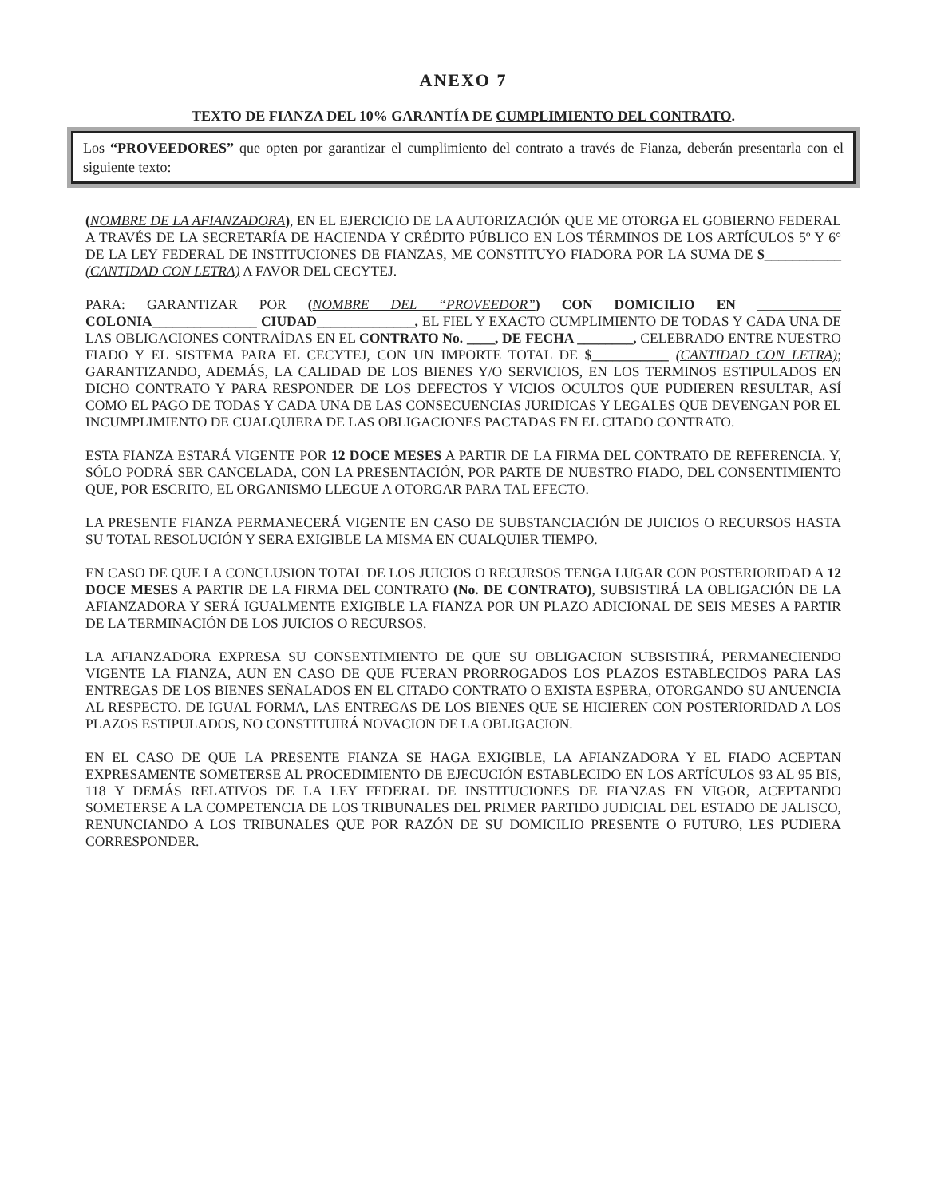ANEXO 7
TEXTO DE FIANZA DEL 10% GARANTÍA DE CUMPLIMIENTO DEL CONTRATO.
Los “PROVEEDORES” que opten por garantizar el cumplimiento del contrato a través de Fianza, deberán presentarla con el siguiente texto:
(NOMBRE DE LA AFIANZADORA), EN EL EJERCICIO DE LA AUTORIZACIÓN QUE ME OTORGA EL GOBIERNO FEDERAL A TRAVÉS DE LA SECRETARÍA DE HACIENDA Y CRÉDITO PÚBLICO EN LOS TÉRMINOS DE LOS ARTÍCULOS 5º Y 6° DE LA LEY FEDERAL DE INSTITUCIONES DE FIANZAS, ME CONSTITUYO FIADORA POR LA SUMA DE $___________ (CANTIDAD CON LETRA) A FAVOR DEL CECYTEJ.
PARA: GARANTIZAR POR (NOMBRE DEL “PROVEEDOR”) CON DOMICILIO EN ____________ COLONIA_______________ CIUDAD______________, EL FIEL Y EXACTO CUMPLIMIENTO DE TODAS Y CADA UNA DE LAS OBLIGACIONES CONTRAÍDAS EN EL CONTRATO No. ____, DE FECHA ________, CELEBRADO ENTRE NUESTRO FIADO Y EL SISTEMA PARA EL CECYTEJ, CON UN IMPORTE TOTAL DE $___________ (CANTIDAD CON LETRA); GARANTIZANDO, ADEMÁS, LA CALIDAD DE LOS BIENES Y/O SERVICIOS, EN LOS TERMINOS ESTIPULADOS EN DICHO CONTRATO Y PARA RESPONDER DE LOS DEFECTOS Y VICIOS OCULTOS QUE PUDIEREN RESULTAR, ASÍ COMO EL PAGO DE TODAS Y CADA UNA DE LAS CONSECUENCIAS JURIDICAS Y LEGALES QUE DEVENGAN POR EL INCUMPLIMIENTO DE CUALQUIERA DE LAS OBLIGACIONES PACTADAS EN EL CITADO CONTRATO.
ESTA FIANZA ESTARÁ VIGENTE POR 12 DOCE MESES A PARTIR DE LA FIRMA DEL CONTRATO DE REFERENCIA. Y, SÓLO PODRÁ SER CANCELADA, CON LA PRESENTACIÓN, POR PARTE DE NUESTRO FIADO, DEL CONSENTIMIENTO QUE, POR ESCRITO, EL ORGANISMO LLEGUE A OTORGAR PARA TAL EFECTO.
LA PRESENTE FIANZA PERMANECERÁ VIGENTE EN CASO DE SUBSTANCIACIÓN DE JUICIOS O RECURSOS HASTA SU TOTAL RESOLUCIÓN Y SERA EXIGIBLE LA MISMA EN CUALQUIER TIEMPO.
EN CASO DE QUE LA CONCLUSION TOTAL DE LOS JUICIOS O RECURSOS TENGA LUGAR CON POSTERIORIDAD A 12 DOCE MESES A PARTIR DE LA FIRMA DEL CONTRATO (No. DE CONTRATO), SUBSISTIRÁ LA OBLIGACIÓN DE LA AFIANZADORA Y SERÁ IGUALMENTE EXIGIBLE LA FIANZA POR UN PLAZO ADICIONAL DE SEIS MESES A PARTIR DE LA TERMINACIÓN DE LOS JUICIOS O RECURSOS.
LA AFIANZADORA EXPRESA SU CONSENTIMIENTO DE QUE SU OBLIGACION SUBSISTIRÁ, PERMANECIENDO VIGENTE LA FIANZA, AUN EN CASO DE QUE FUERAN PRORROGADOS LOS PLAZOS ESTABLECIDOS PARA LAS ENTREGAS DE LOS BIENES SEÑALADOS EN EL CITADO CONTRATO O EXISTA ESPERA, OTORGANDO SU ANUENCIA AL RESPECTO. DE IGUAL FORMA, LAS ENTREGAS DE LOS BIENES QUE SE HICIEREN CON POSTERIORIDAD A LOS PLAZOS ESTIPULADOS, NO CONSTITUIRÁ NOVACION DE LA OBLIGACION.
EN EL CASO DE QUE LA PRESENTE FIANZA SE HAGA EXIGIBLE, LA AFIANZADORA Y EL FIADO ACEPTAN EXPRESAMENTE SOMETERSE AL PROCEDIMIENTO DE EJECUCIÓN ESTABLECIDO EN LOS ARTÍCULOS 93 AL 95 BIS, 118 Y DEMÁS RELATIVOS DE LA LEY FEDERAL DE INSTITUCIONES DE FIANZAS EN VIGOR, ACEPTANDO SOMETERSE A LA COMPETENCIA DE LOS TRIBUNALES DEL PRIMER PARTIDO JUDICIAL DEL ESTADO DE JALISCO, RENUNCIANDO A LOS TRIBUNALES QUE POR RAZÓN DE SU DOMICILIO PRESENTE O FUTURO, LES PUDIERA CORRESPONDER.